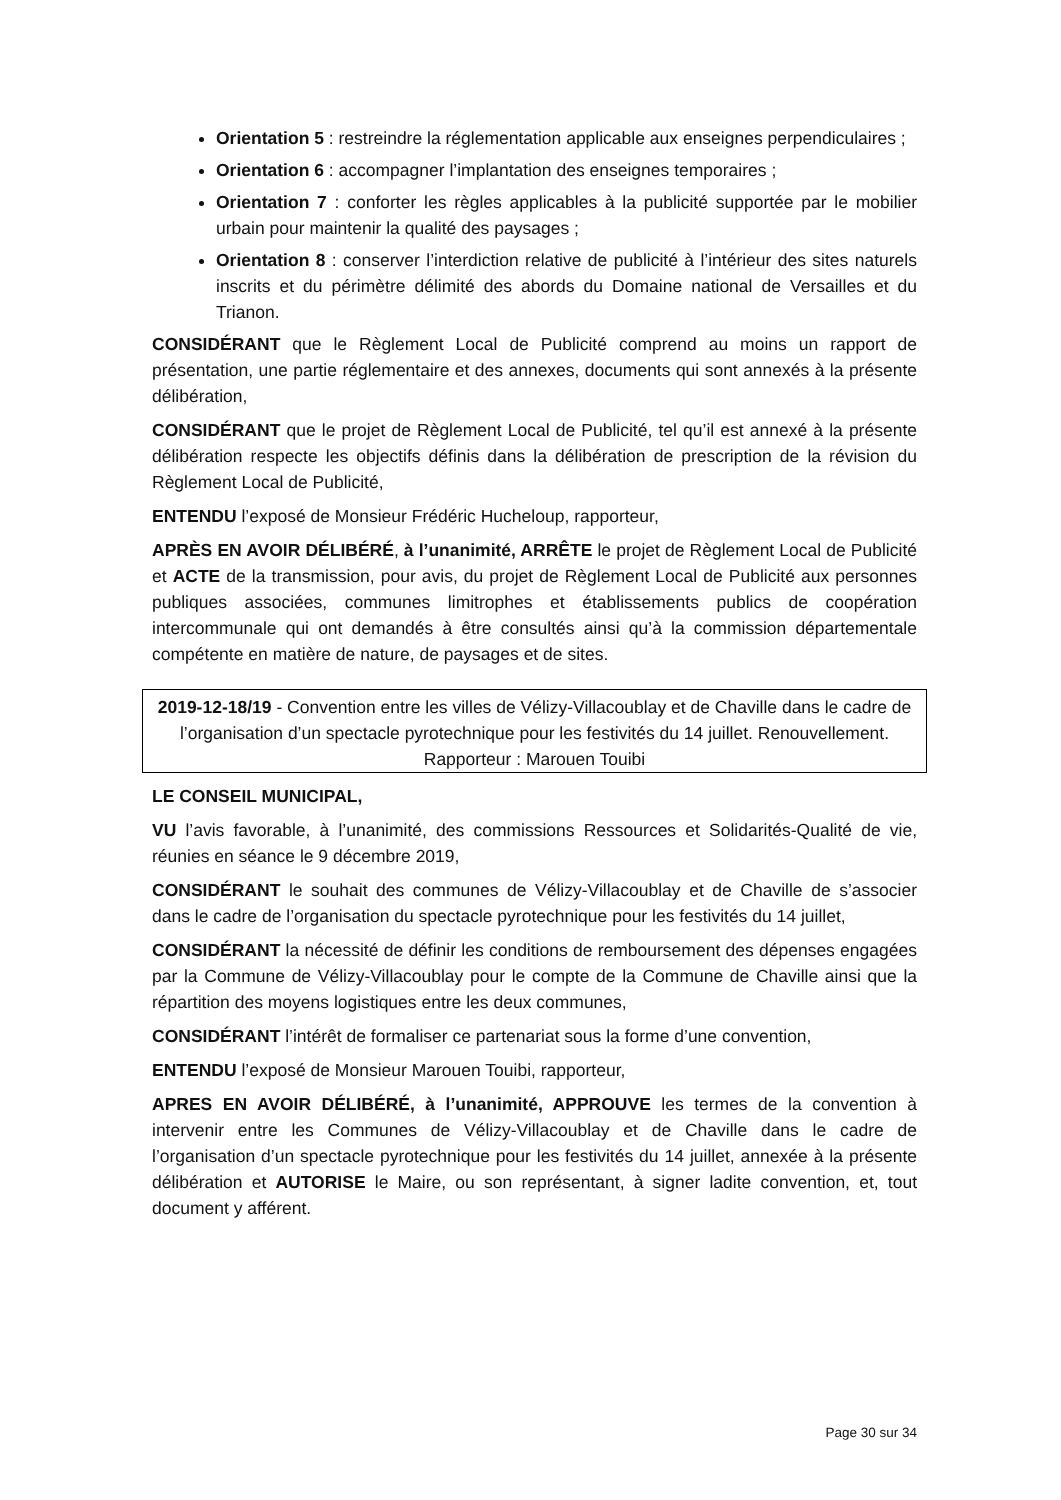Orientation 5 : restreindre la réglementation applicable aux enseignes perpendiculaires ;
Orientation 6 : accompagner l’implantation des enseignes temporaires ;
Orientation 7 : conforter les règles applicables à la publicité supportée par le mobilier urbain pour maintenir la qualité des paysages ;
Orientation 8 : conserver l’interdiction relative de publicité à l’intérieur des sites naturels inscrits et du périmètre délimité des abords du Domaine national de Versailles et du Trianon.
CONSIDÉRANT que le Règlement Local de Publicité comprend au moins un rapport de présentation, une partie réglementaire et des annexes, documents qui sont annexés à la présente délibération,
CONSIDÉRANT que le projet de Règlement Local de Publicité, tel qu’il est annexé à la présente délibération respecte les objectifs définis dans la délibération de prescription de la révision du Règlement Local de Publicité,
ENTENDU l’exposé de Monsieur Frédéric Hucheloup, rapporteur,
APRÈS EN AVOIR DÉLIBÉRÉ, à l’unanimité, ARRÊTE le projet de Règlement Local de Publicité et ACTE de la transmission, pour avis, du projet de Règlement Local de Publicité aux personnes publiques associées, communes limitrophes et établissements publics de coopération intercommunale qui ont demandés à être consultés ainsi qu’à la commission départementale compétente en matière de nature, de paysages et de sites.
2019-12-18/19 - Convention entre les villes de Vélizy-Villacoublay et de Chaville dans le cadre de l’organisation d’un spectacle pyrotechnique pour les festivités du 14 juillet. Renouvellement.
Rapporteur : Marouen Touibi
LE CONSEIL MUNICIPAL,
VU l’avis favorable, à l’unanimité, des commissions Ressources et Solidarités-Qualité de vie, réunies en séance le 9 décembre 2019,
CONSIDÉRANT le souhait des communes de Vélizy-Villacoublay et de Chaville de s’associer dans le cadre de l’organisation du spectacle pyrotechnique pour les festivités du 14 juillet,
CONSIDÉRANT la nécessité de définir les conditions de remboursement des dépenses engagées par la Commune de Vélizy-Villacoublay pour le compte de la Commune de Chaville ainsi que la répartition des moyens logistiques entre les deux communes,
CONSIDÉRANT l’intérêt de formaliser ce partenariat sous la forme d’une convention,
ENTENDU l’exposé de Monsieur Marouen Touibi, rapporteur,
APRES EN AVOIR DÉLIBÉRÉ, à l’unanimité, APPROUVE les termes de la convention à intervenir entre les Communes de Vélizy-Villacoublay et de Chaville dans le cadre de l’organisation d’un spectacle pyrotechnique pour les festivités du 14 juillet, annexée à la présente délibération et AUTORISE le Maire, ou son représentant, à signer ladite convention, et, tout document y afférent.
Page 30 sur 34